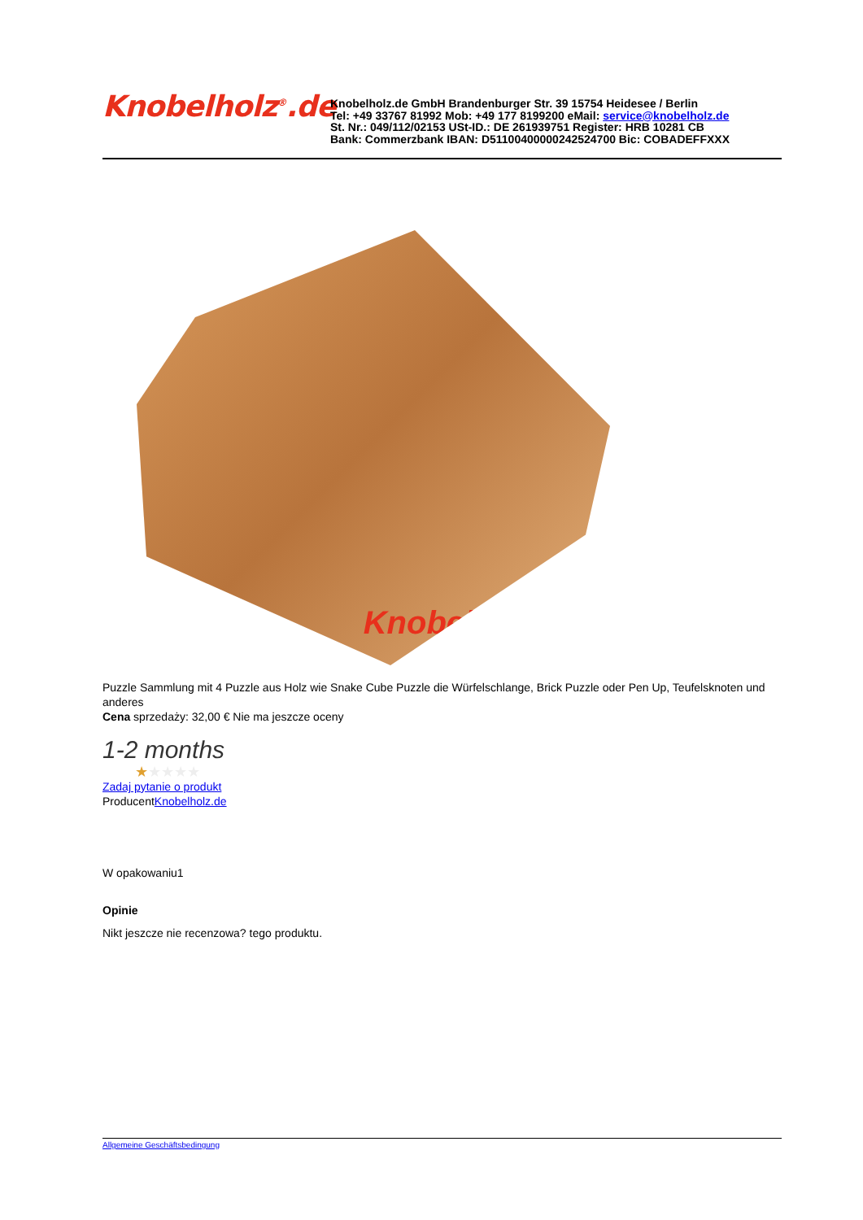Knobelholz<sup>®</sup>.de
Knobelholz.de GmbH Brandenburger Str. 39 15754 Heidesee / Berlin
Tel: +49 33767 81992 Mob: +49 177 8199200 eMail: service@knobelholz.de
St. Nr.: 049/112/02153 USt-ID.: DE 261939751 Register: HRB 10281 CB
Bank: Commerzbank IBAN: D51100400000242524700 Bic: COBADEFFXXX
Knobelholz.de
Puzzle Sammlung mit 4 Puzzle aus Holz wie Snake Cube Puzzle die Würfelschlange, Brick Puzzle oder Pen Up, Teufelsknoten und anderes
Cena sprzedaży: 32,00 € Nie ma jeszcze oceny
1-2 months
★★★★★
Zadaj pytanie o produkt
ProducentKnobelholz.de
W opakowaniu1
Opinie
Nikt jeszcze nie recenzowa? tego produktu.
Allgemeine Geschäftsbedingung